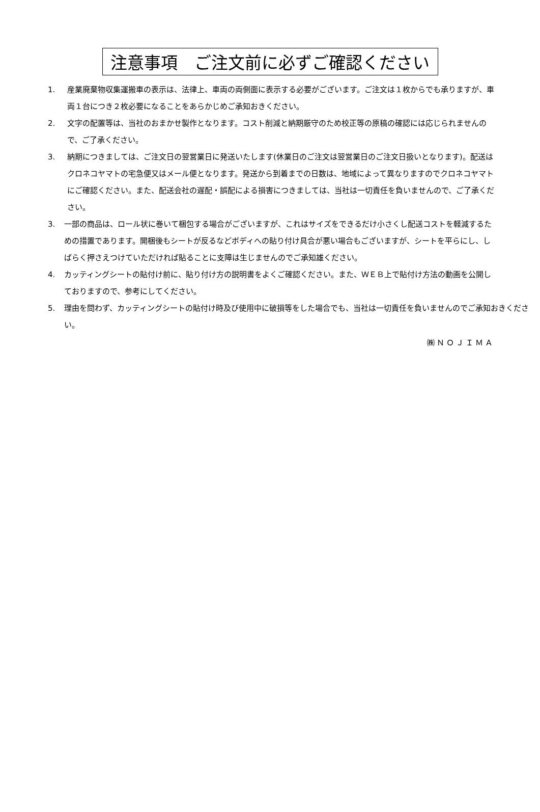注意事項　ご注文前に必ずご確認ください
1. 産業廃棄物収集運搬車の表示は、法律上、車両の両側面に表示する必要がございます。ご注文は１枚からでも承りますが、車両１台につき２枚必要になることをあらかじめご承知おきください。
2. 文字の配置等は、当社のおまかせ製作となります。コスト削減と納期厳守のため校正等の原稿の確認には応じられませんので、ご了承ください。
3. 納期につきましては、ご注文日の翌営業日に発送いたします(休業日のご注文は翌営業日のご注文日扱いとなります)。配送はクロネコヤマトの宅急便又はメール便となります。発送から到着までの日数は、地域によって異なりますのでクロネコヤマトにご確認ください。また、配送会社の遅配・誤配による損害につきましては、当社は一切責任を負いませんので、ご了承ください。
3. 一部の商品は、ロール状に巻いて梱包する場合がございますが、これはサイズをできるだけ小さくし配送コストを軽減するための措置であります。開梱後もシートが反るなどボディへの貼り付け具合が悪い場合もございますが、シートを平らにし、しばらく押さえつけていただければ貼ることに支障は生じませんのでご承知雄ください。
4. カッティングシートの貼付け前に、貼り付け方の説明書をよくご確認ください。また、ＷＥＢ上で貼付け方法の動画を公開しておりますので、参考にしてください。
5. 理由を問わず、カッティングシートの貼付け時及び使用中に破損等をした場合でも、当社は一切責任を負いませんのでご承知おきください。
㈱ＮＯＪＩＭＡ